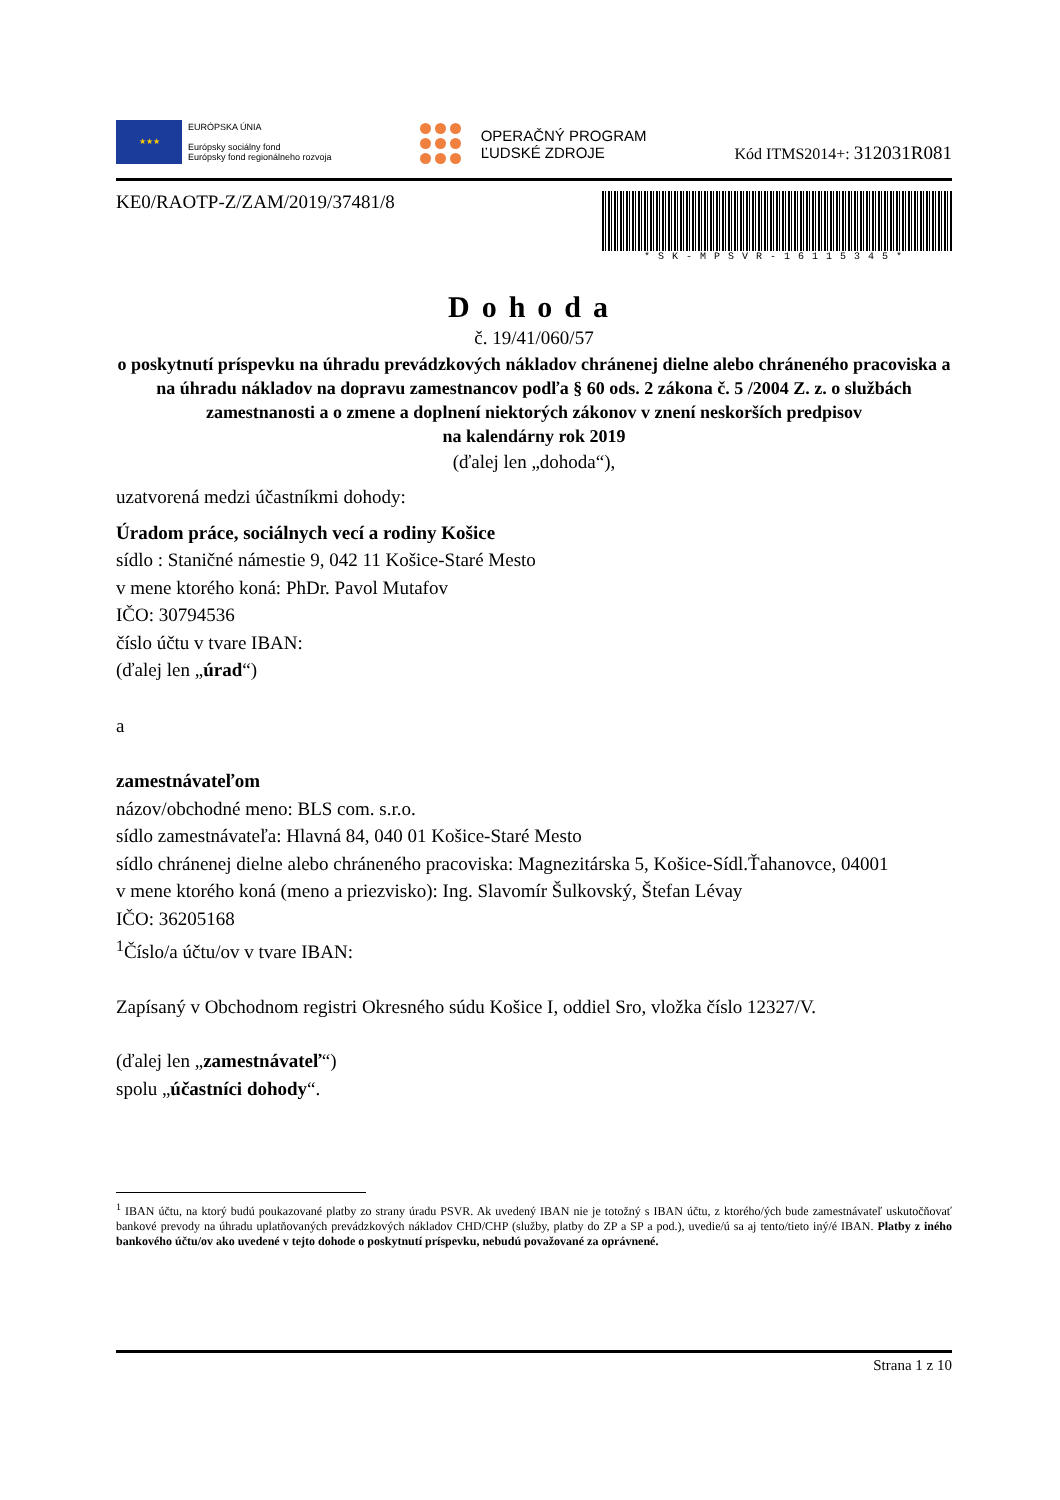★★★
EURÓPSKA ÚNIA
Európsky sociálny fond
Európsky fond regionálneho rozvoja
OPERAČNÝ PROGRAM
ĽUDSKÉ ZDROJE
Kód ITMS2014+: 312031R081
KE0/RAOTP-Z/ZAM/2019/37481/8
*SK-MPSVR-16115345*
Dohoda
č. 19/41/060/57
o poskytnutí príspevku na úhradu prevádzkových nákladov chránenej dielne alebo chráneného pracoviska a na úhradu nákladov na dopravu zamestnancov podľa § 60 ods. 2 zákona č. 5 /2004 Z. z. o službách zamestnanosti a o zmene a doplnení niektorých zákonov v znení neskorších predpisov
na kalendárny rok 2019
(ďalej len „dohoda“),
uzatvorená medzi účastníkmi dohody:
Úradom práce, sociálnych vecí a rodiny Košice
sídlo : Staničné námestie 9, 042 11 Košice-Staré Mesto
v mene ktorého koná: PhDr. Pavol Mutafov
IČO: 30794536
číslo účtu v tvare IBAN:
(ďalej len „úrad“)
a
zamestnávateľom
názov/obchodné meno: BLS com. s.r.o.
sídlo zamestnávateľa: Hlavná 84, 040 01 Košice-Staré Mesto
sídlo chránenej dielne alebo chráneného pracoviska: Magnezitárska 5, Košice-Sídl.Ťahanovce, 04001
v mene ktorého koná (meno a priezvisko): Ing. Slavomír Šulkovský, Štefan Lévay
IČO: 36205168
<sup>1</sup> Číslo/a účtu/ov v tvare IBAN:
Zapísaný v Obchodnom registri Okresného súdu Košice I, oddiel Sro, vložka číslo 12327/V.
(ďalej len „zamestnávateľ“)
spolu „účastníci dohody“.
<sup>1</sup> IBAN účtu, na ktorý budú poukazované platby zo strany úradu PSVR. Ak uvedený IBAN nie je totožný s IBAN účtu, z ktorého/ých bude zamestnávateľ uskutočňovať bankové prevody na úhradu uplatňovaných prevádzkových nákladov CHD/CHP (služby, platby do ZP a SP a pod.), uvedie/ú sa aj tento/tieto iný/é IBAN. Platby z iného bankového účtu/ov ako uvedené v tejto dohode o poskytnutí príspevku, nebudú považované za oprávnené.
Strana 1 z 10